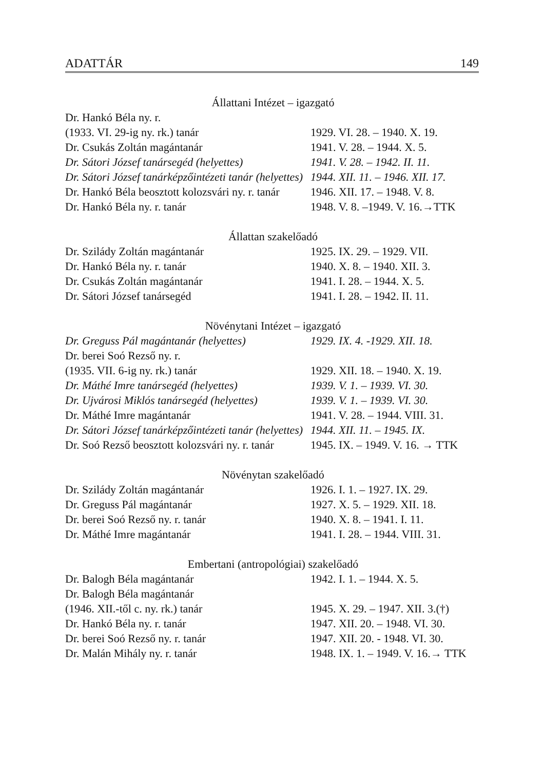ADATTÁR 149
Állattani Intézet – igazgató
| Dr. Hankó Béla ny. r. | |
| (1933. VI. 29-ig ny. rk.) tanár | 1929. VI. 28. – 1940. X. 19. |
| Dr. Csukás Zoltán magántanár | 1941. V. 28. – 1944. X. 5. |
| Dr. Sátori József tanársegéd (helyettes) | 1941. V. 28. – 1942. II. 11. |
| Dr. Sátori József tanárképzőintézeti tanár (helyettes) | 1944. XII. 11. – 1946. XII. 17. |
| Dr. Hankó Béla beosztott kolozsvári ny. r. tanár | 1946. XII. 17. – 1948. V. 8. |
| Dr. Hankó Béla ny. r. tanár | 1948. V. 8. –1949. V. 16.→TTK |
Állattan szakelőadó
| Dr. Szilády Zoltán magántanár | 1925. IX. 29. – 1929. VII. |
| Dr. Hankó Béla ny. r. tanár | 1940. X. 8. – 1940. XII. 3. |
| Dr. Csukás Zoltán magántanár | 1941. I. 28. – 1944. X. 5. |
| Dr. Sátori József tanársegéd | 1941. I. 28. – 1942. II. 11. |
Növénytani Intézet – igazgató
| Dr. Greguss Pál magántanár (helyettes) | 1929. IX. 4. -1929. XII. 18. |
| Dr. berei Soó Rezső ny. r. | |
| (1935. VII. 6-ig ny. rk.) tanár | 1929. XII. 18. – 1940. X. 19. |
| Dr. Máthé Imre tanársegéd (helyettes) | 1939. V. 1. – 1939. VI. 30. |
| Dr. Ujvárosi Miklós tanársegéd (helyettes) | 1939. V. 1. – 1939. VI. 30. |
| Dr. Máthé Imre magántanár | 1941. V. 28. – 1944. VIII. 31. |
| Dr. Sátori József tanárképzőintézeti tanár (helyettes) | 1944. XII. 11. – 1945. IX. |
| Dr. Soó Rezső beosztott kolozsvári ny. r. tanár | 1945. IX. – 1949. V. 16. → TTK |
Növénytan szakelőadó
| Dr. Szilády Zoltán magántanár | 1926. I. 1. – 1927. IX. 29. |
| Dr. Greguss Pál magántanár | 1927. X. 5. – 1929. XII. 18. |
| Dr. berei Soó Rezső ny. r. tanár | 1940. X. 8. – 1941. I. 11. |
| Dr. Máthé Imre magántanár | 1941. I. 28. – 1944. VIII. 31. |
Embertani (antropológiai) szakelőadó
| Dr. Balogh Béla magántanár | 1942. I. 1. – 1944. X. 5. |
| Dr. Balogh Béla magántanár | |
| (1946. XII.-től c. ny. rk.) tanár | 1945. X. 29. – 1947. XII. 3.(†) |
| Dr. Hankó Béla ny. r. tanár | 1947. XII. 20. – 1948. VI. 30. |
| Dr. berei Soó Rezső ny. r. tanár | 1947. XII. 20. - 1948. VI. 30. |
| Dr. Malán Mihály ny. r. tanár | 1948. IX. 1. – 1949. V. 16.→ TTK |